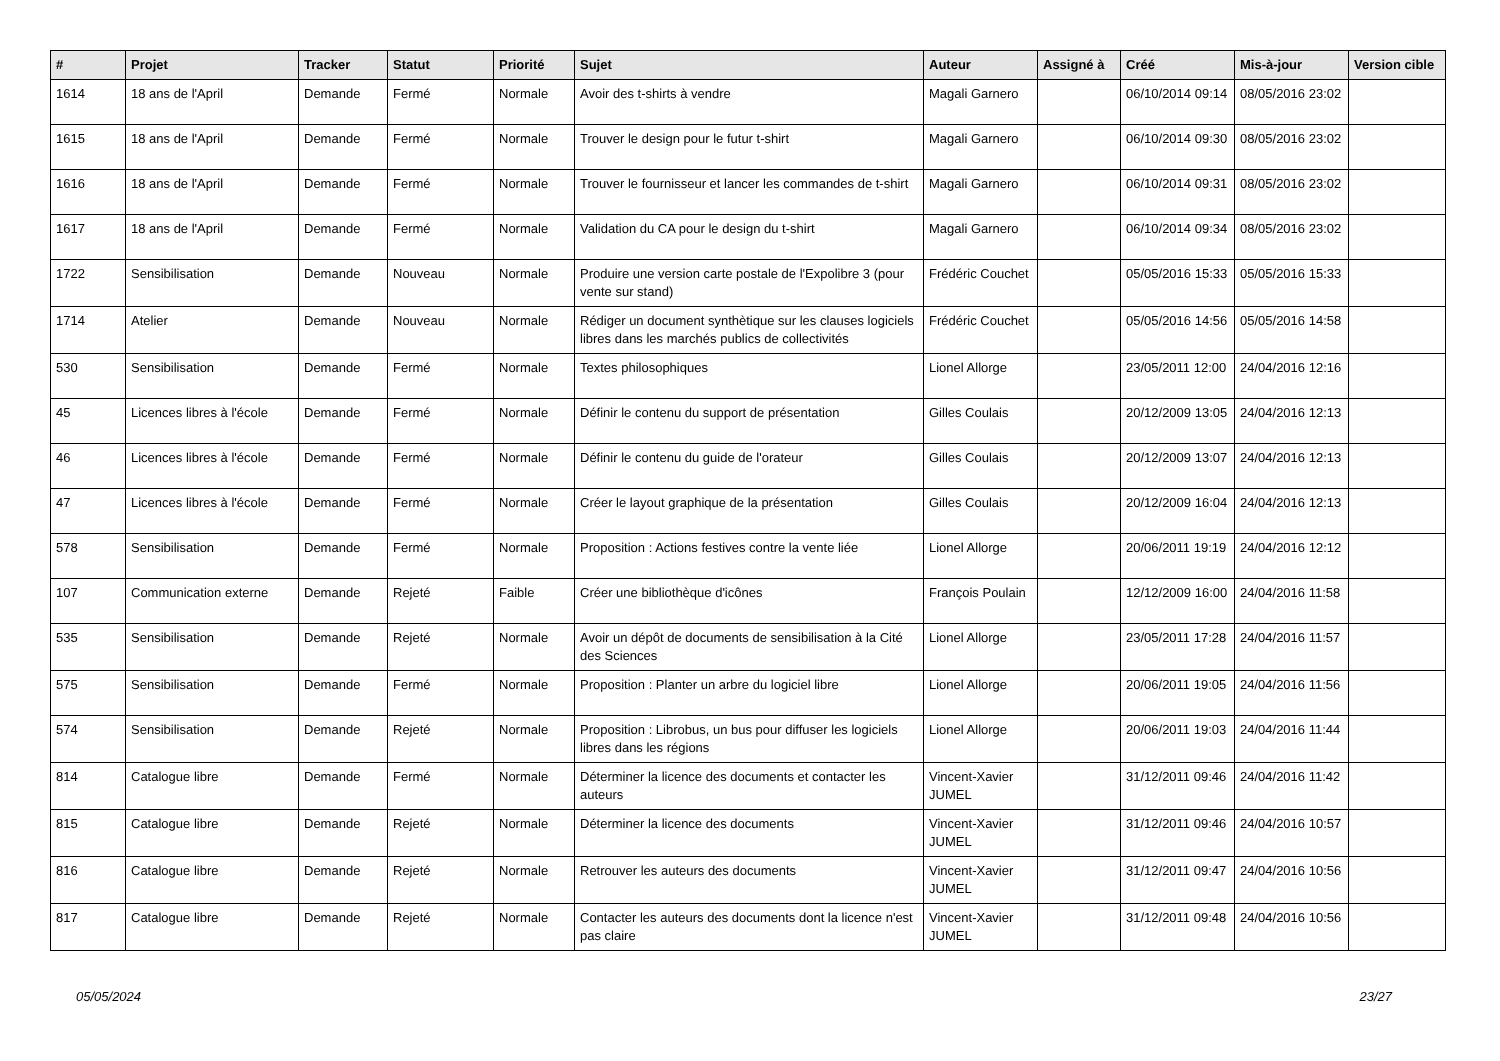| # | Projet | Tracker | Statut | Priorité | Sujet | Auteur | Assigné à | Créé | Mis-à-jour | Version cible |
| --- | --- | --- | --- | --- | --- | --- | --- | --- | --- | --- |
| 1614 | 18 ans de l'April | Demande | Fermé | Normale | Avoir des t-shirts à vendre | Magali Garnero | | 06/10/2014 09:14 | 08/05/2016 23:02 | |
| 1615 | 18 ans de l'April | Demande | Fermé | Normale | Trouver le design pour le futur t-shirt | Magali Garnero | | 06/10/2014 09:30 | 08/05/2016 23:02 | |
| 1616 | 18 ans de l'April | Demande | Fermé | Normale | Trouver le fournisseur et lancer les commandes de t-shirt | Magali Garnero | | 06/10/2014 09:31 | 08/05/2016 23:02 | |
| 1617 | 18 ans de l'April | Demande | Fermé | Normale | Validation du CA pour le design du t-shirt | Magali Garnero | | 06/10/2014 09:34 | 08/05/2016 23:02 | |
| 1722 | Sensibilisation | Demande | Nouveau | Normale | Produire une version carte postale de l'Expolibre 3 (pour vente sur stand) | Frédéric Couchet | | 05/05/2016 15:33 | 05/05/2016 15:33 | |
| 1714 | Atelier | Demande | Nouveau | Normale | Rédiger un document synthètique sur les clauses logiciels libres dans les marchés publics de collectivités | Frédéric Couchet | | 05/05/2016 14:56 | 05/05/2016 14:58 | |
| 530 | Sensibilisation | Demande | Fermé | Normale | Textes philosophiques | Lionel Allorge | | 23/05/2011 12:00 | 24/04/2016 12:16 | |
| 45 | Licences libres à l'école | Demande | Fermé | Normale | Définir le contenu du support de présentation | Gilles Coulais | | 20/12/2009 13:05 | 24/04/2016 12:13 | |
| 46 | Licences libres à l'école | Demande | Fermé | Normale | Définir le contenu du guide de l'orateur | Gilles Coulais | | 20/12/2009 13:07 | 24/04/2016 12:13 | |
| 47 | Licences libres à l'école | Demande | Fermé | Normale | Créer le layout graphique de la présentation | Gilles Coulais | | 20/12/2009 16:04 | 24/04/2016 12:13 | |
| 578 | Sensibilisation | Demande | Fermé | Normale | Proposition : Actions festives contre la vente liée | Lionel Allorge | | 20/06/2011 19:19 | 24/04/2016 12:12 | |
| 107 | Communication externe | Demande | Rejeté | Faible | Créer une bibliothèque d'icônes | François Poulain | | 12/12/2009 16:00 | 24/04/2016 11:58 | |
| 535 | Sensibilisation | Demande | Rejeté | Normale | Avoir un dépôt de documents de sensibilisation à la Cité des Sciences | Lionel Allorge | | 23/05/2011 17:28 | 24/04/2016 11:57 | |
| 575 | Sensibilisation | Demande | Fermé | Normale | Proposition : Planter un arbre du logiciel libre | Lionel Allorge | | 20/06/2011 19:05 | 24/04/2016 11:56 | |
| 574 | Sensibilisation | Demande | Rejeté | Normale | Proposition : Librobus, un bus pour diffuser les logiciels libres dans les régions | Lionel Allorge | | 20/06/2011 19:03 | 24/04/2016 11:44 | |
| 814 | Catalogue libre | Demande | Fermé | Normale | Déterminer la licence des documents et contacter les auteurs | Vincent-Xavier JUMEL | | 31/12/2011 09:46 | 24/04/2016 11:42 | |
| 815 | Catalogue libre | Demande | Rejeté | Normale | Déterminer la licence des documents | Vincent-Xavier JUMEL | | 31/12/2011 09:46 | 24/04/2016 10:57 | |
| 816 | Catalogue libre | Demande | Rejeté | Normale | Retrouver les auteurs des documents | Vincent-Xavier JUMEL | | 31/12/2011 09:47 | 24/04/2016 10:56 | |
| 817 | Catalogue libre | Demande | Rejeté | Normale | Contacter les auteurs des documents dont la licence n'est pas claire | Vincent-Xavier JUMEL | | 31/12/2011 09:48 | 24/04/2016 10:56 | |
05/05/2024 23/27